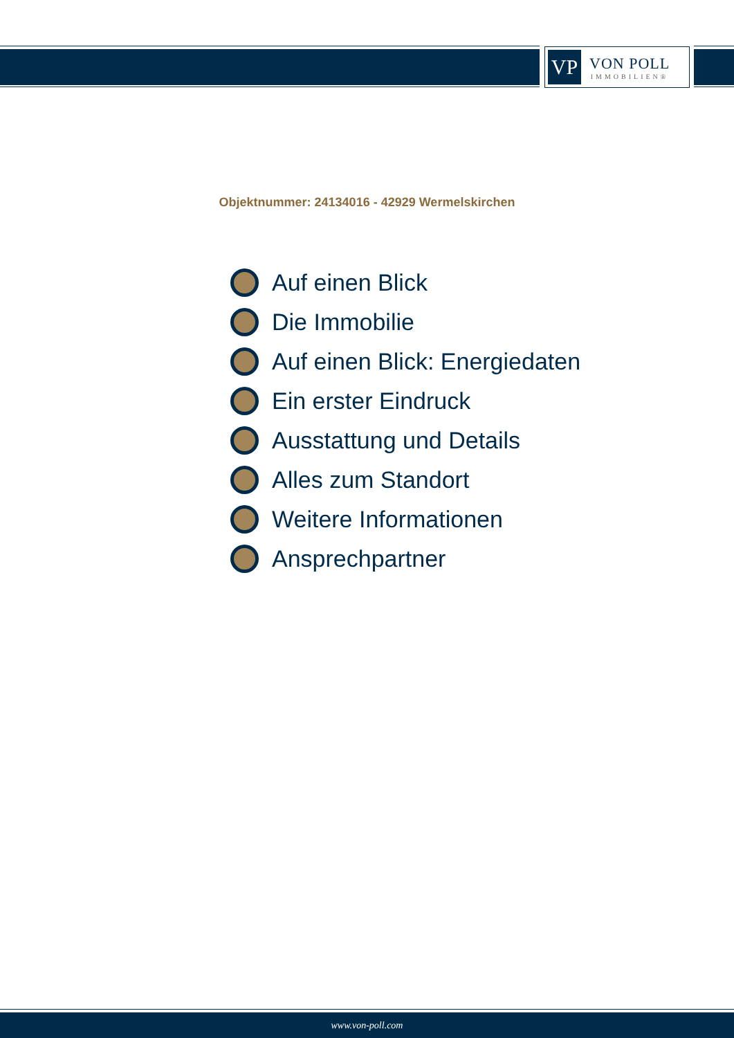VP
VON POLL
IMMOBILIEN®
Objektnummer: 24134016 - 42929 Wermelskirchen
Auf einen Blick
Die Immobilie
Auf einen Blick: Energiedaten
Ein erster Eindruck
Ausstattung und Details
Alles zum Standort
Weitere Informationen
Ansprechpartner
www.von-poll.com